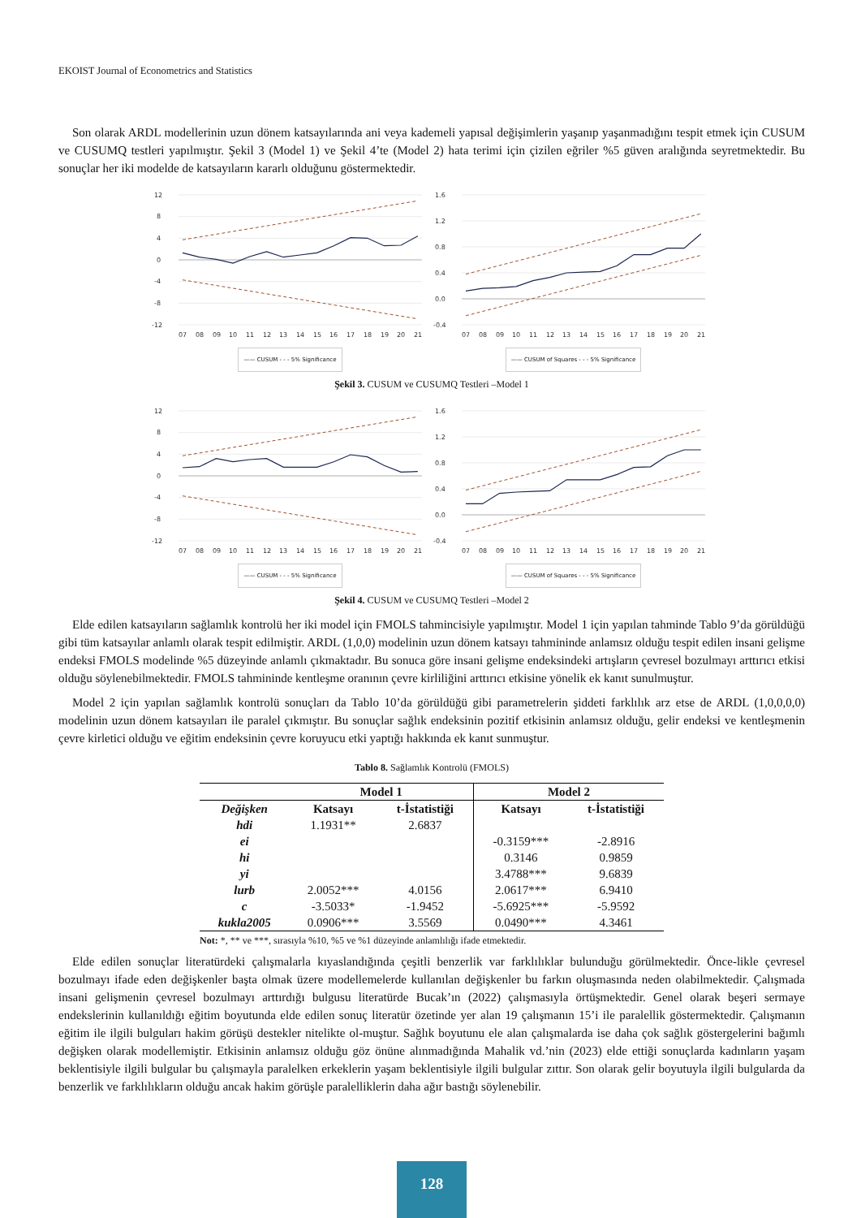EKOIST Journal of Econometrics and Statistics
Son olarak ARDL modellerinin uzun dönem katsayılarında ani veya kademeli yapısal değişimlerin yaşanıp yaşanmadığını tespit etmek için CUSUM ve CUSUMQ testleri yapılmıştır. Şekil 3 (Model 1) ve Şekil 4’te (Model 2) hata terimi için çizilen eğriler %5 güven aralığında seyretmektedir. Bu sonuçlar her iki modelde de katsayıların kararlı olduğunu göstermektedir.
12
8
4
0
-4
-8
-12
07
08
09
10
11
12
13
14
15
16
17
18
19
20
21
—— CUSUM - - - 5% Significance
1.6
1.2
0.8
0.4
0.0
-0.4
07
08
09
10
11
12
13
14
15
16
17
18
19
20
21
—— CUSUM of Squares - - - 5% Significance
Şekil 3. CUSUM ve CUSUMQ Testleri –Model 1
12
8
4
0
-4
-8
-12
07
08
09
10
11
12
13
14
15
16
17
18
19
20
21
—— CUSUM - - - 5% Significance
1.6
1.2
0.8
0.4
0.0
-0.4
07
08
09
10
11
12
13
14
15
16
17
18
19
20
21
—— CUSUM of Squares - - - 5% Significance
Şekil 4. CUSUM ve CUSUMQ Testleri –Model 2
Elde edilen katsayıların sağlamlık kontrolü her iki model için FMOLS tahmincisiyle yapılmıştır. Model 1 için yapılan tahminde Tablo 9’da görüldüğü gibi tüm katsayılar anlamlı olarak tespit edilmiştir. ARDL (1,0,0) modelinin uzun dönem katsayı tahmininde anlamsız olduğu tespit edilen insani gelişme endeksi FMOLS modelinde %5 düzeyinde anlamlı çıkmaktadır. Bu sonuca göre insani gelişme endeksindeki artışların çevresel bozulmayı arttırıcı etkisi olduğu söylenebilmektedir. FMOLS tahmininde kentleşme oranının çevre kirliliğini arttırıcı etkisine yönelik ek kanıt sunulmuştur.
Model 2 için yapılan sağlamlık kontrolü sonuçları da Tablo 10’da görüldüğü gibi parametrelerin şiddeti farklılık arz etse de ARDL (1,0,0,0,0) modelinin uzun dönem katsayıları ile paralel çıkmıştır. Bu sonuçlar sağlık endeksinin pozitif etkisinin anlamsız olduğu, gelir endeksi ve kentleşmenin çevre kirletici olduğu ve eğitim endeksinin çevre koruyucu etki yaptığı hakkında ek kanıt sunmuştur.
Tablo 8. Sağlamlık Kontrolü (FMOLS)
| | Model 1 | | Model 2 | |
| --- | --- | --- | --- | --- |
| Değişken | Katsayı | t-İstatistiği | Katsayı | t-İstatistiği |
| hdi | 1.1931** | 2.6837 | | |
| ei | | | -0.3159*** | -2.8916 |
| hi | | | 0.3146 | 0.9859 |
| yi | | | 3.4788*** | 9.6839 |
| lurb | 2.0052*** | 4.0156 | 2.0617*** | 6.9410 |
| c | -3.5033* | -1.9452 | -5.6925*** | -5.9592 |
| kukla2005 | 0.0906*** | 3.5569 | 0.0490*** | 4.3461 |
Not: *, ** ve ***, sırasıyla %10, %5 ve %1 düzeyinde anlamlılığı ifade etmektedir.
Elde edilen sonuçlar literatürdeki çalışmalarla kıyaslandığında çeşitli benzerlik var farklılıklar bulunduğu görülmektedir. Önce-likle çevresel bozulmayı ifade eden değişkenler başta olmak üzere modellemelerde kullanılan değişkenler bu farkın oluşmasında neden olabilmektedir. Çalışmada insani gelişmenin çevresel bozulmayı arttırdığı bulgusu literatürde Bucak’ın (2022) çalışmasıyla örtüşmektedir. Genel olarak beşeri sermaye endekslerinin kullanıldığı eğitim boyutunda elde edilen sonuç literatür özetinde yer alan 19 çalışmanın 15’i ile paralellik göstermektedir. Çalışmanın eğitim ile ilgili bulguları hakim görüşü destekler nitelikte ol-muştur. Sağlık boyutunu ele alan çalışmalarda ise daha çok sağlık göstergelerini bağımlı değişken olarak modellemiştir. Etkisinin anlamsız olduğu göz önüne alınmadığında Mahalik vd.’nin (2023) elde ettiği sonuçlarda kadınların yaşam beklentisiyle ilgili bulgular bu çalışmayla paralelken erkeklerin yaşam beklentisiyle ilgili bulgular zıttır. Son olarak gelir boyutuyla ilgili bulgularda da benzerlik ve farklılıkların olduğu ancak hakim görüşle paralelliklerin daha ağır bastığı söylenebilir.
128